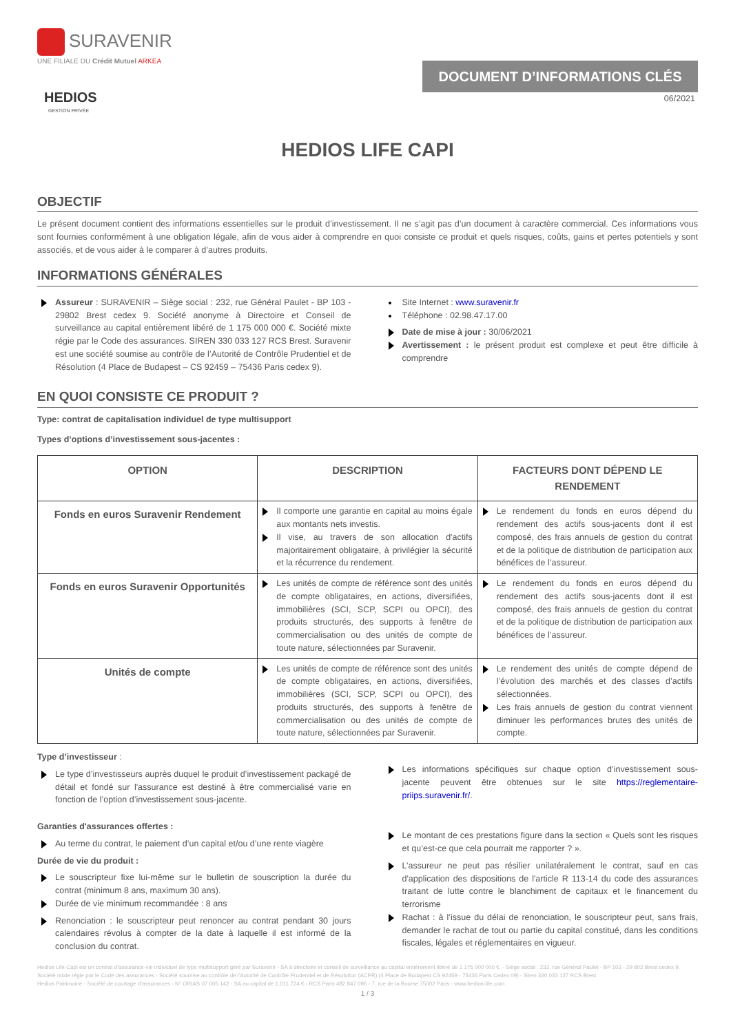SURAVENIR
UNE FILIALE DU Crédit Mutuel ARKEA
HEDIOS
GESTION PRIVÉE
DOCUMENT D’INFORMATIONS CLÉS
06/2021
HEDIOS LIFE CAPI
OBJECTIF
Le présent document contient des informations essentielles sur le produit d’investissement. Il ne s’agit pas d’un document à caractère commercial. Ces informations vous sont fournies conformément à une obligation légale, afin de vous aider à comprendre en quoi consiste ce produit et quels risques, coûts, gains et pertes potentiels y sont associés, et de vous aider à le comparer à d’autres produits.
INFORMATIONS GÉNÉRALES
Assureur : SURAVENIR – Siège social : 232, rue Général Paulet - BP 103 - 29802 Brest cedex 9. Société anonyme à Directoire et Conseil de surveillance au capital entièrement libéré de 1 175 000 000 €. Société mixte régie par le Code des assurances. SIREN 330 033 127 RCS Brest. Suravenir est une société soumise au contrôle de l’Autorité de Contrôle Prudentiel et de Résolution (4 Place de Budapest – CS 92459 – 75436 Paris cedex 9).
Site Internet : www.suravenir.fr
Téléphone : 02.98.47.17.00
Date de mise à jour : 30/06/2021
Avertissement : le présent produit est complexe et peut être difficile à comprendre
EN QUOI CONSISTE CE PRODUIT ?
Type: contrat de capitalisation individuel de type multisupport
Types d’options d’investissement sous-jacentes :
| OPTION | DESCRIPTION | FACTEURS DONT DÉPEND LE RENDEMENT |
| --- | --- | --- |
| Fonds en euros Suravenir Rendement | Il comporte une garantie en capital au moins égale aux montants nets investis. Il vise, au travers de son allocation d'actifs majoritairement obligataire, à privilégier la sécurité et la récurrence du rendement. | Le rendement du fonds en euros dépend du rendement des actifs sous-jacents dont il est composé, des frais annuels de gestion du contrat et de la politique de distribution de participation aux bénéfices de l’assureur. |
| Fonds en euros Suravenir Opportunités | Les unités de compte de référence sont des unités de compte obligataires, en actions, diversifiées, immobilières (SCI, SCP, SCPI ou OPCI), des produits structurés, des supports à fenêtre de commercialisation ou des unités de compte de toute nature, sélectionnées par Suravenir. | Le rendement du fonds en euros dépend du rendement des actifs sous-jacents dont il est composé, des frais annuels de gestion du contrat et de la politique de distribution de participation aux bénéfices de l’assureur. |
| Unités de compte | Les unités de compte de référence sont des unités de compte obligataires, en actions, diversifiées, immobilières (SCI, SCP, SCPI ou OPCI), des produits structurés, des supports à fenêtre de commercialisation ou des unités de compte de toute nature, sélectionnées par Suravenir. | Le rendement des unités de compte dépend de l’évolution des marchés et des classes d’actifs sélectionnées. Les frais annuels de gestion du contrat viennent diminuer les performances brutes des unités de compte. |
Type d’investisseur :
Le type d’investisseurs auprès duquel le produit d’investissement packagé de détail et fondé sur l'assurance est destiné à être commercialisé varie en fonction de l’option d’investissement sous-jacente.
Garanties d'assurances offertes :
Au terme du contrat, le paiement d’un capital et/ou d’une rente viagère
Durée de vie du produit :
Le souscripteur fixe lui-même sur le bulletin de souscription la durée du contrat (minimum 8 ans, maximum 30 ans).
Durée de vie minimum recommandée : 8 ans
Renonciation : le souscripteur peut renoncer au contrat pendant 30 jours calendaires révolus à compter de la date à laquelle il est informé de la conclusion du contrat.
Les informations spécifiques sur chaque option d’investissement sous-jacente peuvent être obtenues sur le site https://reglementaire-priips.suravenir.fr/.
Le montant de ces prestations figure dans la section « Quels sont les risques et qu’est-ce que cela pourrait me rapporter ? ».
L’assureur ne peut pas résilier unilatéralement le contrat, sauf en cas d'application des dispositions de l'article R 113-14 du code des assurances traitant de lutte contre le blanchiment de capitaux et le financement du terrorisme
Rachat : à l’issue du délai de renonciation, le souscripteur peut, sans frais, demander le rachat de tout ou partie du capital constitué, dans les conditions fiscales, légales et réglementaires en vigueur.
Hedios Life Capi est un contrat d’assurance-vie individuel de type multisupport géré par Suravenir - SA à directoire et conseil de surveillance au capital entièrement libéré de 1 175 000 000 €. - Siège social : 232, rue Général Paulet - BP 103 - 29 802 Brest cedex 9. Société mixte régie par le Code des assurances - Société soumise au contrôle de l'Autorité de Contrôle Prudentiel et de Résolution (ACPR) (4 Place de Budapest CS 92459 - 75436 Paris Cedex 09) - Siren 330 033 127 RCS Brest
Hedios Patrimoine - Société de courtage d’assurances - N° ORIAS 07 005 142 - SA au capital de 1.011.724 € - RCS Paris 482 847 096 - 7, rue de la Bourse 75002 Paris - www.hedios-life.com.
1 / 3